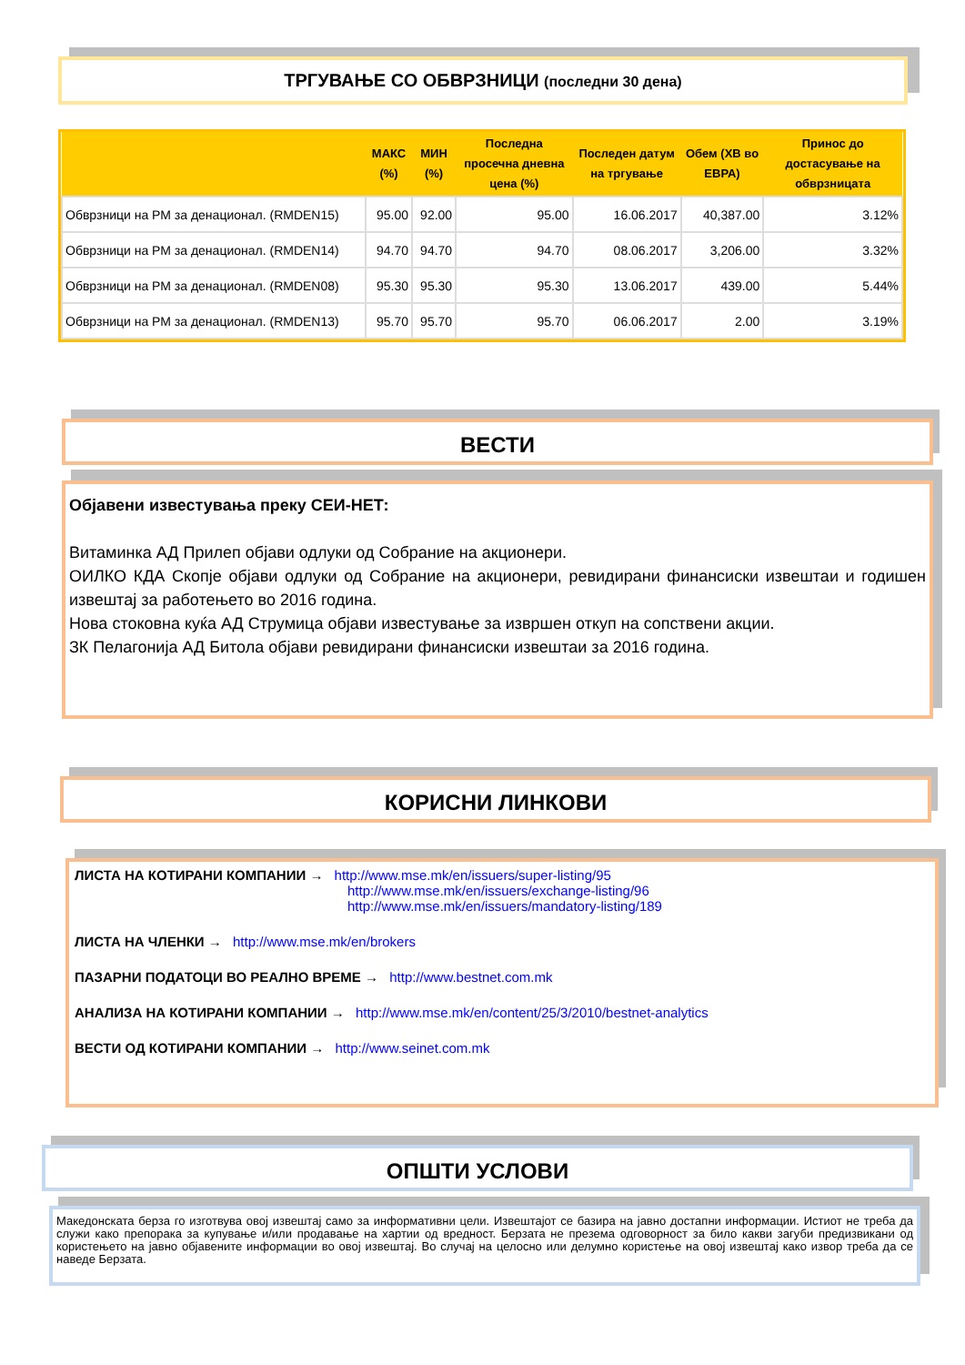ТРГУВАЊЕ СО ОБВРЗНИЦИ (последни 30 дена)
| | МАКС (%) | МИН (%) | Последна просечна дневна цена (%) | Последен датум на тргување | Обем (ХВ во ЕВРА) | Принос до достасување на обврзницата |
| --- | --- | --- | --- | --- | --- | --- |
| Обврзници на РМ за денационал. (RMDEN15) | 95.00 | 92.00 | 95.00 | 16.06.2017 | 40,387.00 | 3.12% |
| Обврзници на РМ за денационал. (RMDEN14) | 94.70 | 94.70 | 94.70 | 08.06.2017 | 3,206.00 | 3.32% |
| Обврзници на РМ за денационал. (RMDEN08) | 95.30 | 95.30 | 95.30 | 13.06.2017 | 439.00 | 5.44% |
| Обврзници на РМ за денационал. (RMDEN13) | 95.70 | 95.70 | 95.70 | 06.06.2017 | 2.00 | 3.19% |
ВЕСТИ
Објавени известувања преку СЕИ-НЕТ:
Витаминка АД Прилеп објави одлуки од Собрание на акционери.
ОИЛКО КДА Скопје објави одлуки од Собрание на акционери, ревидирани финансиски извештаи и годишен извештај за работењето во 2016 година.
Нова стоковна куќа АД Струмица објави известување за извршен откуп на сопствени акции.
ЗК Пелагонија АД Битола објави ревидирани финансиски извештаи за 2016 година.
КОРИСНИ ЛИНКОВИ
ЛИСТА НА КОТИРАНИ КОМПАНИИ → http://www.mse.mk/en/issuers/super-listing/95
http://www.mse.mk/en/issuers/exchange-listing/96
http://www.mse.mk/en/issuers/mandatory-listing/189
ЛИСТА НА ЧЛЕНКИ → http://www.mse.mk/en/brokers
ПАЗАРНИ ПОДАТОЦИ ВО РЕАЛНО ВРЕМЕ → http://www.bestnet.com.mk
АНАЛИЗА НА КОТИРАНИ КОМПАНИИ → http://www.mse.mk/en/content/25/3/2010/bestnet-analytics
ВЕСТИ ОД КОТИРАНИ КОМПАНИИ → http://www.seinet.com.mk
ОПШТИ УСЛОВИ
Македонската берза го изготвува овој извештај само за информативни цели. Извештајот се базира на јавно достапни информации. Истиот не треба да служи како препорака за купување и/или продавање на хартии од вредност. Берзата не презема одговорност за било какви загуби предизвикани од користењето на јавно објавените информации во овој извештај. Во случај на целосно или делумно користење на овој извештај како извор треба да се наведе Берзата.